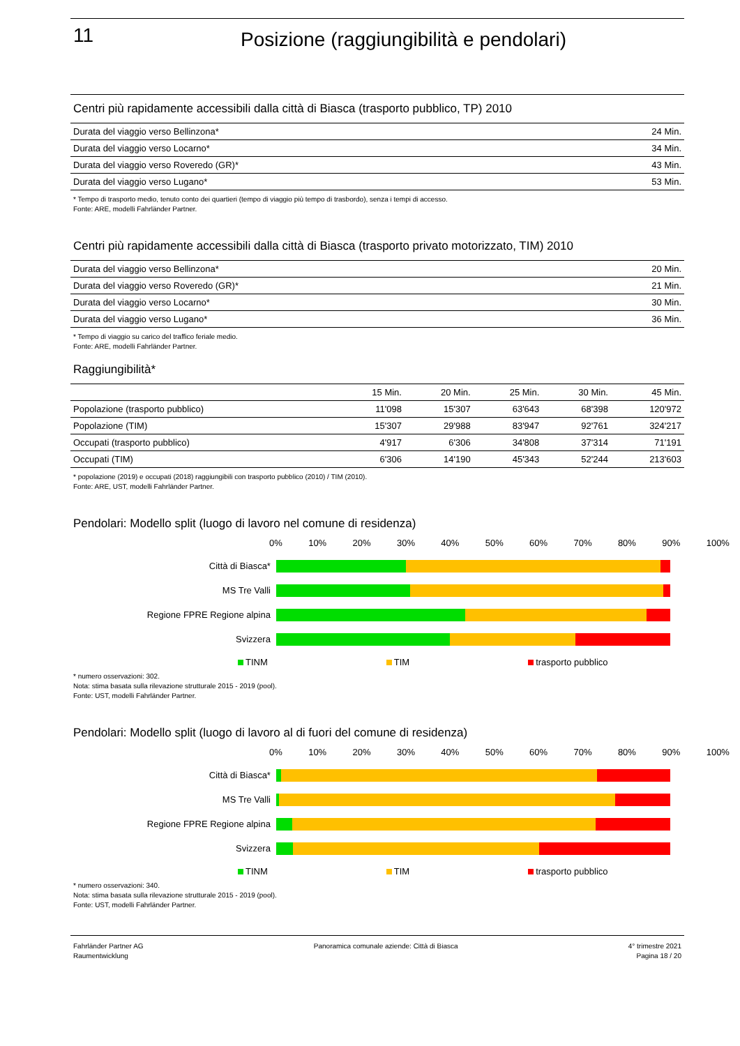11
Posizione (raggiungibilità e pendolari)
Centri più rapidamente accessibili dalla città di Biasca (trasporto pubblico, TP) 2010
| Durata del viaggio verso Bellinzona* | 24 Min. |
| Durata del viaggio verso Locarno* | 34 Min. |
| Durata del viaggio verso Roveredo (GR)* | 43 Min. |
| Durata del viaggio verso Lugano* | 53 Min. |
* Tempo di trasporto medio, tenuto conto dei quartieri (tempo di viaggio più tempo di trasbordo), senza i tempi di accesso.
Fonte: ARE, modelli Fahrländer Partner.
Centri più rapidamente accessibili dalla città di Biasca (trasporto privato motorizzato, TIM) 2010
| Durata del viaggio verso Bellinzona* | 20 Min. |
| Durata del viaggio verso Roveredo (GR)* | 21 Min. |
| Durata del viaggio verso Locarno* | 30 Min. |
| Durata del viaggio verso Lugano* | 36 Min. |
* Tempo di viaggio su carico del traffico feriale medio.
Fonte: ARE, modelli Fahrländer Partner.
Raggiungibilità*
| | 15 Min. | 20 Min. | 25 Min. | 30 Min. | 45 Min. |
| --- | --- | --- | --- | --- | --- |
| Popolazione (trasporto pubblico) | 11'098 | 15'307 | 63'643 | 68'398 | 120'972 |
| Popolazione (TIM) | 15'307 | 29'988 | 83'947 | 92'761 | 324'217 |
| Occupati (trasporto pubblico) | 4'917 | 6'306 | 34'808 | 37'314 | 71'191 |
| Occupati (TIM) | 6'306 | 14'190 | 45'343 | 52'244 | 213'603 |
* popolazione (2019) e occupati (2018) raggiungibili con trasporto pubblico (2010) / TIM (2010).
Fonte: ARE, UST, modelli Fahrländer Partner.
Pendolari: Modello split (luogo di lavoro nel comune di residenza)
0% 10% 20% 30% 40% 50% 60% 70% 80% 90% 100%
Città di Biasca*
MS Tre Valli
Regione FPRE Regione alpina
Svizzera
TINM TIM trasporto pubblico
* numero osservazioni: 302.
Nota: stima basata sulla rilevazione strutturale 2015 - 2019 (pool).
Fonte: UST, modelli Fahrländer Partner.
Pendolari: Modello split (luogo di lavoro al di fuori del comune di residenza)
0% 10% 20% 30% 40% 50% 60% 70% 80% 90% 100%
Città di Biasca*
MS Tre Valli
Regione FPRE Regione alpina
Svizzera
TINM TIM trasporto pubblico
* numero osservazioni: 340.
Nota: stima basata sulla rilevazione strutturale 2015 - 2019 (pool).
Fonte: UST, modelli Fahrländer Partner.
Fahrländer Partner AG
Raumentwicklung
Panoramica comunale aziende: Città di Biasca
4° trimestre 2021
Pagina 18 / 20